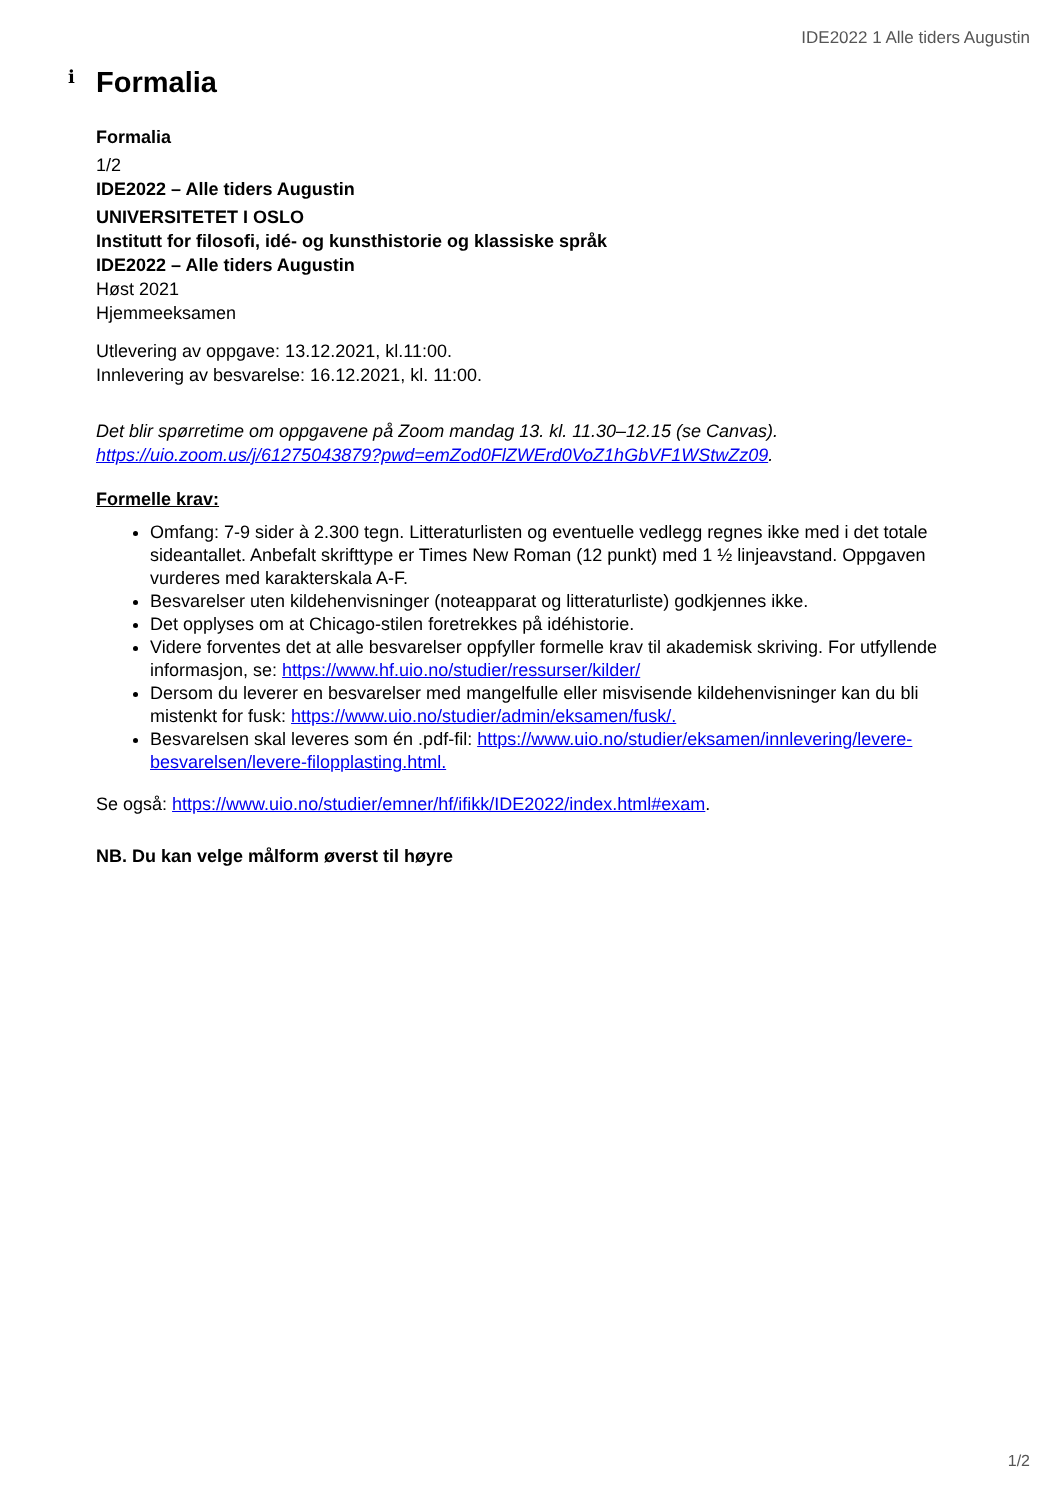IDE2022 1 Alle tiders Augustin
i
Formalia
Formalia
1/2
IDE2022 – Alle tiders Augustin
UNIVERSITETET I OSLO
Institutt for filosofi, idé- og kunsthistorie og klassiske språk
IDE2022 – Alle tiders Augustin
Høst 2021
Hjemmeeksamen
Utlevering av oppgave: 13.12.2021, kl.11:00.
Innlevering av besvarelse: 16.12.2021, kl. 11:00.
Det blir spørretime om oppgavene på Zoom mandag 13. kl. 11.30–12.15 (se Canvas). https://uio.zoom.us/j/61275043879?pwd=emZod0FlZWErd0VoZ1hGbVF1WStwZz09.
Formelle krav:
Omfang: 7-9 sider à 2.300 tegn. Litteraturlisten og eventuelle vedlegg regnes ikke med i det totale sideantallet. Anbefalt skrifttype er Times New Roman (12 punkt) med 1 ½ linjeavstand. Oppgaven vurderes med karakterskala A-F.
Besvarelser uten kildehenvisninger (noteapparat og litteraturliste) godkjennes ikke.
Det opplyses om at Chicago-stilen foretrekkes på idéhistorie.
Videre forventes det at alle besvarelser oppfyller formelle krav til akademisk skriving. For utfyllende informasjon, se: https://www.hf.uio.no/studier/ressurser/kilder/
Dersom du leverer en besvarelser med mangelfulle eller misvisende kildehenvisninger kan du bli mistenkt for fusk: https://www.uio.no/studier/admin/eksamen/fusk/.
Besvarelsen skal leveres som én .pdf-fil: https://www.uio.no/studier/eksamen/innlevering/levere-besvarelsen/levere-filopplasting.html.
Se også: https://www.uio.no/studier/emner/hf/ifikk/IDE2022/index.html#exam.
NB. Du kan velge målform øverst til høyre
1/2